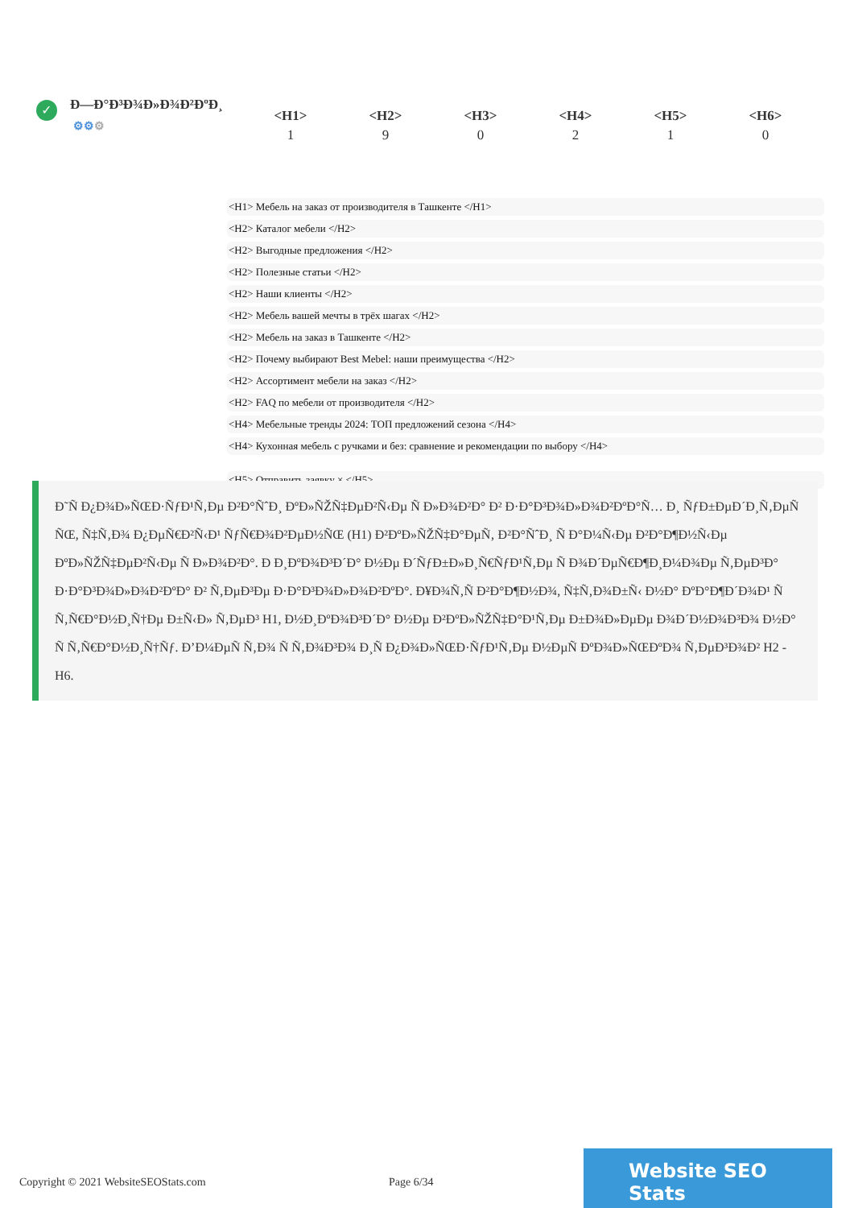✓
Ð—Ð°Ð³Ð¾Ð»Ð¾Ð²ÐºÐ¸
⚙⚙⚙
| <H1> | <H2> | <H3> | <H4> | <H5> | <H6> |
| --- | --- | --- | --- | --- | --- |
| 1 | 9 | 0 | 2 | 1 | 0 |
<H1> Мебель на заказ от производителя в Ташкенте </H1>
<H2> Каталог мебели </H2>
<H2> Выгодные предложения </H2>
<H2> Полезные статьи </H2>
<H2> Наши клиенты </H2>
<H2> Мебель вашей мечты в трёх шагах </H2>
<H2> Мебель на заказ в Ташкенте </H2>
<H2> Почему выбирают Best Mebel: наши преимущества </H2>
<H2> Ассортимент мебели на заказ </H2>
<H2> FAQ по мебели от производителя </H2>
<H4> Мебельные тренды 2024: ТОП предложений сезона </H4>
<H4> Кухонная мебель с ручками и без: сравнение и рекомендации по выбору </H4>
<H5> Отправить заявку × </H5>
Ð˜Ñ Ð¿Ð¾Ð»ÑŒÐ·ÑƒÐ¹Ñ‚Ðµ Ð²Ð°ÑˆÐ¸ ÐºÐ»ÑŽÑ‡ÐµÐ²Ñ‹Ðµ Ñ Ð»Ð¾Ð²Ð° Ð² Ð·Ð°Ð³Ð¾Ð»Ð¾Ð²ÐºÐ°Ñ… Ð¸ ÑƒÐ±ÐµÐ´Ð¸Ñ‚ÐµÑ ÑŒ, Ñ‡Ñ‚Ð¾ Ð¿ÐµÑ€Ð²Ñ‹Ð¹ ÑƒÑ€Ð¾Ð²ÐµÐ½ÑŒ (H1) Ð²ÐºÐ»ÑŽÑ‡Ð°ÐµÑ‚ Ð²Ð°ÑˆÐ¸ Ñ Ð°Ð¼Ñ‹Ðµ Ð²Ð°Ð¶Ð½Ñ‹Ðµ ÐºÐ»ÑŽÑ‡ÐµÐ²Ñ‹Ðµ Ñ Ð»Ð¾Ð²Ð°. Ð Ð¸ÐºÐ¾Ð³Ð´Ð° Ð½Ðµ Ð´ÑƒÐ±Ð»Ð¸Ñ€ÑƒÐ¹Ñ‚Ðµ Ñ Ð¾Ð´ÐµÑ€Ð¶Ð¸Ð¼Ð¾Ðµ Ñ‚ÐµÐ³Ð° Ð·Ð°Ð³Ð¾Ð»Ð¾Ð²ÐºÐ° Ð² Ñ‚ÐµÐ³Ðµ Ð·Ð°Ð³Ð¾Ð»Ð¾Ð²ÐºÐ°. Ð¥Ð¾Ñ‚Ñ Ð²Ð°Ð¶Ð½Ð¾, Ñ‡Ñ‚Ð¾Ð±Ñ‹ Ð½Ð° ÐºÐ°Ð¶Ð´Ð¾Ð¹ Ñ Ñ‚Ñ€Ð°Ð½Ð¸Ñ†Ðµ Ð±Ñ‹Ð» Ñ‚ÐµÐ³ H1, Ð½Ð¸ÐºÐ¾Ð³Ð´Ð° Ð½Ðµ Ð²ÐºÐ»ÑŽÑ‡Ð°Ð¹Ñ‚Ðµ Ð±Ð¾Ð»ÐµÐµ Ð¾Ð´Ð½Ð¾Ð³Ð¾ Ð½Ð° Ñ Ñ‚Ñ€Ð°Ð½Ð¸Ñ†Ñƒ. Ð’Ð¼ÐµÑ Ñ‚Ð¾ Ñ Ñ‚Ð¾Ð³Ð¾ Ð¸Ñ Ð¿Ð¾Ð»ÑŒÐ·ÑƒÐ¹Ñ‚Ðµ Ð½ÐµÑ ÐºÐ¾Ð»ÑŒÐºÐ¾ Ñ‚ÐµÐ³Ð¾Ð² H2 - H6.
Copyright © 2021 WebsiteSEOStats.com Page 6/34
Website SEO Stats